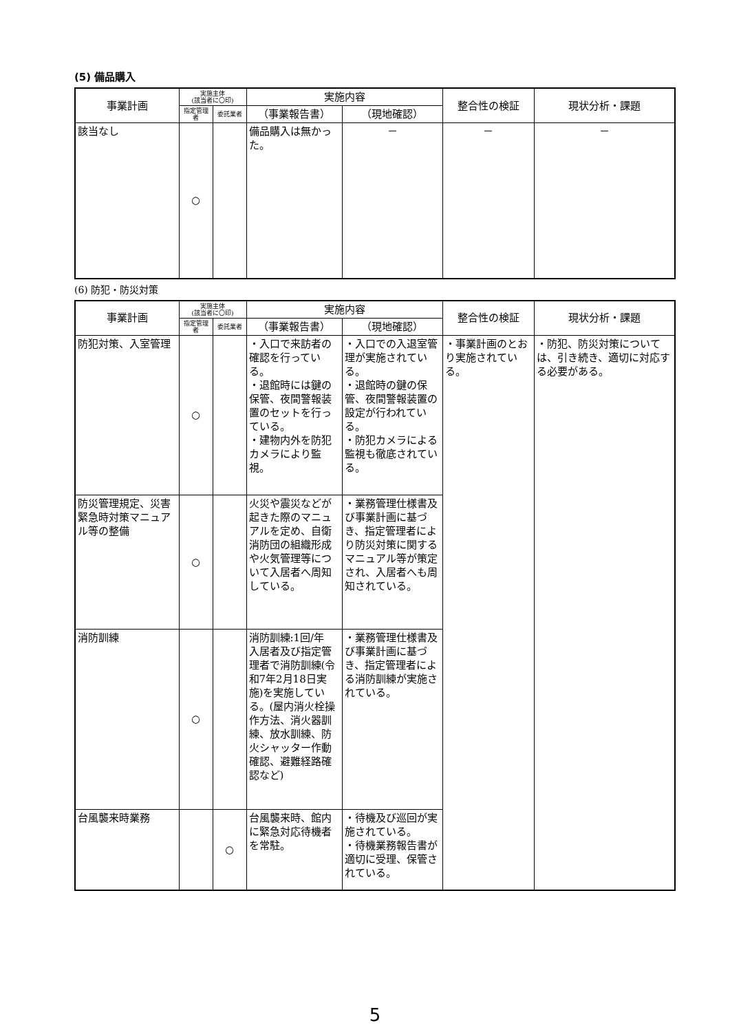(5) 備品購入
| 事業計画 | 実施主体 (該当者に〇印) | | 実施内容 | | 整合性の検証 | 現状分析・課題 |
| --- | --- | --- | --- | --- | --- | --- |
| | 指定管理者 | 委託業者 | （事業報告書） | （現地確認） | | |
| 該当なし | ○ | | 備品購入は無かった。 | － | － | － |
(6) 防犯・防災対策
| 事業計画 | 実施主体 (該当者に〇印) | | 実施内容 | | 整合性の検証 | 現状分析・課題 |
| --- | --- | --- | --- | --- | --- | --- |
| | 指定管理者 | 委託業者 | （事業報告書） | （現地確認） | | |
| 防犯対策、入室管理 | ○ | | ・入口で来訪者の確認を行っている。 ・退館時には鍵の保管、夜間警報装置のセットを行っている。 ・建物内外を防犯カメラにより監視。 | ・入口での入退室管理が実施されている。 ・退館時の鍵の保管、夜間警報装置の設定が行われている。 ・防犯カメラによる監視も徹底されている。 | ・事業計画のとおり実施されている。 | ・防犯、防災対策については、引き続き、適切に対応する必要がある。 |
| 防災管理規定、災害緊急時対策マニュアル等の整備 | ○ | | 火災や震災などが起きた際のマニュアルを定め、自衛消防団の組織形成や火気管理等について入居者へ周知している。 | ・業務管理仕様書及び事業計画に基づき、指定管理者により防災対策に関するマニュアル等が策定され、入居者へも周知されている。 | | |
| 消防訓練 | ○ | | 消防訓練:1回/年 入居者及び指定管理者で消防訓練(令和7年2月18日実施)を実施している。(屋内消火栓操作方法、消火器訓練、放水訓練、防火シャッター作動確認、避難経路確認など) | ・業務管理仕様書及び事業計画に基づき、指定管理者による消防訓練が実施されている。 | | |
| 台風襲来時業務 | | ○ | 台風襲来時、館内に緊急対応待機者を常駐。 | ・待機及び巡回が実施されている。 ・待機業務報告書が適切に受理、保管されている。 | | |
5